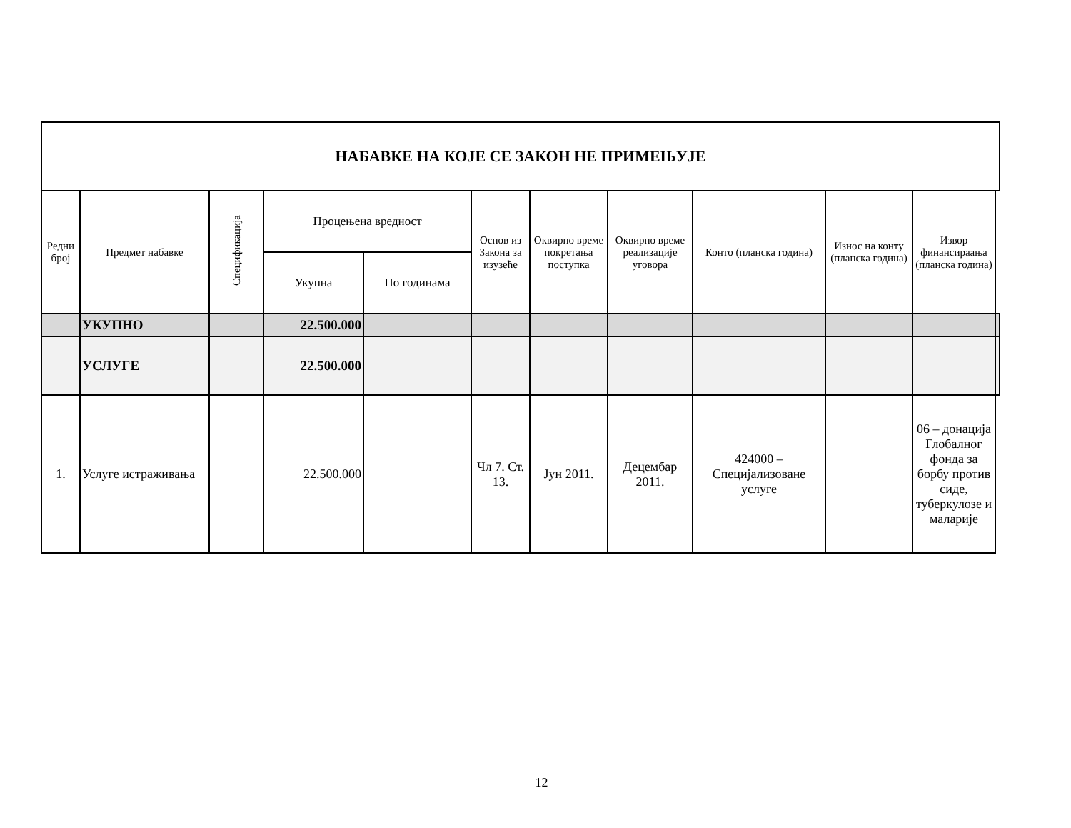| НАБАВКЕ НА КОЈЕ СЕ ЗАКОН НЕ ПРИМЕЊУЈЕ | | | | | | | | | | | |
| Редни број | Предмет набавке | Спецификација | Процењена вредност | | Основ из Закона за изузеће | Оквирно време покретања поступка | Оквирно време реализације уговора | Конто (планска година) | Износ на конту (планска година) | Извор финансираања (планска година) | |
| | | | Укупна | По годинама | | | | | | | |
| | УКУПНО | | 22.500.000 | | | | | | | | |
| | УСЛУГЕ | | 22.500.000 | | | | | | | | |
| 1. | Услуге истраживања | | 22.500.000 | | Чл 7. Ст. 13. | Јун 2011. | Децембар 2011. | 424000 – Специјализоване услуге | | 06 – донација Глобалног фонда за борбу против сиде, туберкулозе и маларије | |
12